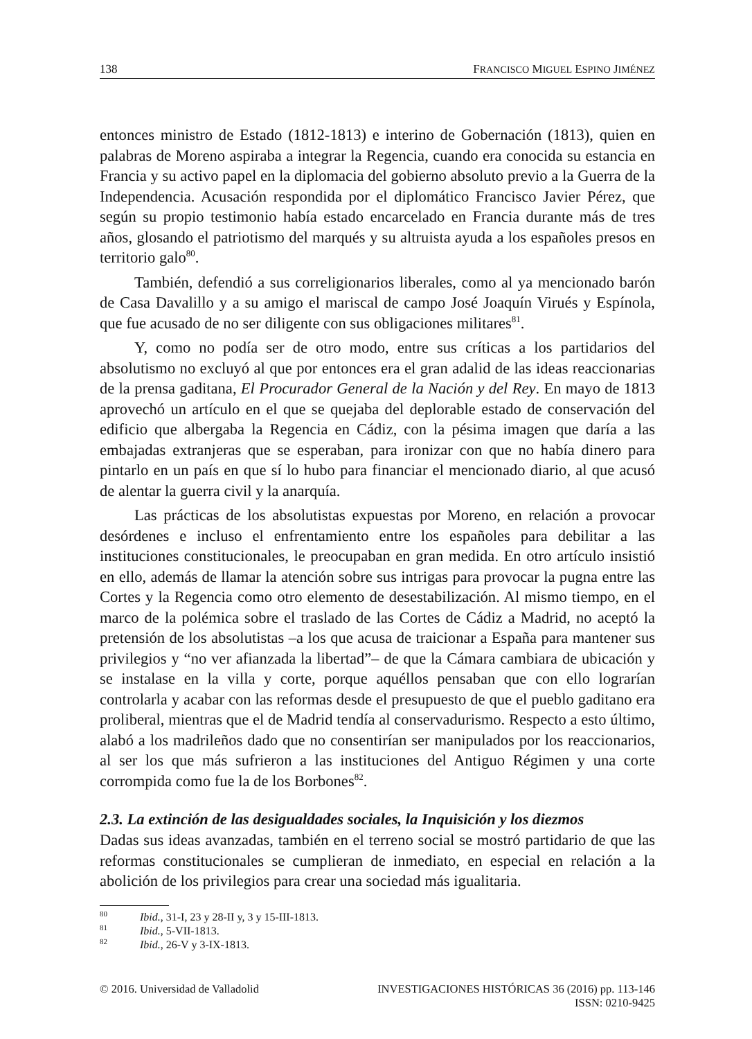138 FRANCISCO MIGUEL ESPINO JIMÉNEZ
entonces ministro de Estado (1812-1813) e interino de Gobernación (1813), quien en palabras de Moreno aspiraba a integrar la Regencia, cuando era conocida su estancia en Francia y su activo papel en la diplomacia del gobierno absoluto previo a la Guerra de la Independencia. Acusación respondida por el diplomático Francisco Javier Pérez, que según su propio testimonio había estado encarcelado en Francia durante más de tres años, glosando el patriotismo del marqués y su altruista ayuda a los españoles presos en territorio galo<sup>80</sup>.
También, defendió a sus correligionarios liberales, como al ya mencionado barón de Casa Davalillo y a su amigo el mariscal de campo José Joaquín Virués y Espínola, que fue acusado de no ser diligente con sus obligaciones militares<sup>81</sup>.
Y, como no podía ser de otro modo, entre sus críticas a los partidarios del absolutismo no excluyó al que por entonces era el gran adalid de las ideas reaccionarias de la prensa gaditana, El Procurador General de la Nación y del Rey. En mayo de 1813 aprovechó un artículo en el que se quejaba del deplorable estado de conservación del edificio que albergaba la Regencia en Cádiz, con la pésima imagen que daría a las embajadas extranjeras que se esperaban, para ironizar con que no había dinero para pintarlo en un país en que sí lo hubo para financiar el mencionado diario, al que acusó de alentar la guerra civil y la anarquía.
Las prácticas de los absolutistas expuestas por Moreno, en relación a provocar desórdenes e incluso el enfrentamiento entre los españoles para debilitar a las instituciones constitucionales, le preocupaban en gran medida. En otro artículo insistió en ello, además de llamar la atención sobre sus intrigas para provocar la pugna entre las Cortes y la Regencia como otro elemento de desestabilización. Al mismo tiempo, en el marco de la polémica sobre el traslado de las Cortes de Cádiz a Madrid, no aceptó la pretensión de los absolutistas –a los que acusa de traicionar a España para mantener sus privilegios y “no ver afianzada la libertad”– de que la Cámara cambiara de ubicación y se instalase en la villa y corte, porque aquéllos pensaban que con ello lograrían controlarla y acabar con las reformas desde el presupuesto de que el pueblo gaditano era proliberal, mientras que el de Madrid tendía al conservadurismo. Respecto a esto último, alabó a los madrileños dado que no consentirían ser manipulados por los reaccionarios, al ser los que más sufrieron a las instituciones del Antiguo Régimen y una corte corrompida como fue la de los Borbones<sup>82</sup>.
2.3. La extinción de las desigualdades sociales, la Inquisición y los diezmos
Dadas sus ideas avanzadas, también en el terreno social se mostró partidario de que las reformas constitucionales se cumplieran de inmediato, en especial en relación a la abolición de los privilegios para crear una sociedad más igualitaria.
<sup>80</sup>
Ibid., 31-I, 23 y 28-II y, 3 y 15-III-1813.
<sup>81</sup>
Ibid., 5-VII-1813.
<sup>82</sup>
Ibid., 26-V y 3-IX-1813.
© 2016. Universidad de Valladolid INVESTIGACIONES HISTÓRICAS 36 (2016) pp. 113-146
ISSN: 0210-9425